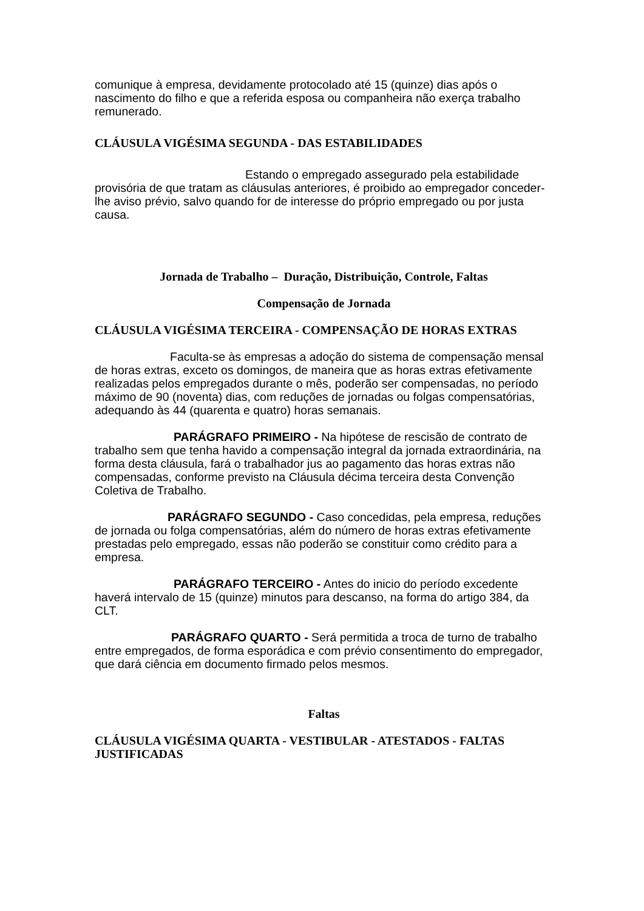comunique à empresa, devidamente protocolado até 15 (quinze) dias após o nascimento do filho e que a referida esposa ou companheira não exerça trabalho remunerado.
CLÁUSULA VIGÉSIMA SEGUNDA - DAS ESTABILIDADES
Estando o empregado assegurado pela estabilidade provisória de que tratam as cláusulas anteriores, é proibido ao empregador conceder-lhe aviso prévio, salvo quando for de interesse do próprio empregado ou por justa causa.
Jornada de Trabalho – Duração, Distribuição, Controle, Faltas
Compensação de Jornada
CLÁUSULA VIGÉSIMA TERCEIRA - COMPENSAÇÃO DE HORAS EXTRAS
Faculta-se às empresas a adoção do sistema de compensação mensal de horas extras, exceto os domingos, de maneira que as horas extras efetivamente realizadas pelos empregados durante o mês, poderão ser compensadas, no período máximo de 90 (noventa) dias, com reduções de jornadas ou folgas compensatórias, adequando às 44 (quarenta e quatro) horas semanais.
PARÁGRAFO PRIMEIRO - Na hipótese de rescisão de contrato de trabalho sem que tenha havido a compensação integral da jornada extraordinária, na forma desta cláusula, fará o trabalhador jus ao pagamento das horas extras não compensadas, conforme previsto na Cláusula décima terceira desta Convenção Coletiva de Trabalho.
PARÁGRAFO SEGUNDO - Caso concedidas, pela empresa, reduções de jornada ou folga compensatórias, além do número de horas extras efetivamente prestadas pelo empregado, essas não poderão se constituir como crédito para a empresa.
PARÁGRAFO TERCEIRO - Antes do inicio do período excedente haverá intervalo de 15 (quinze) minutos para descanso, na forma do artigo 384, da CLT.
PARÁGRAFO QUARTO - Será permitida a troca de turno de trabalho entre empregados, de forma esporádica e com prévio consentimento do empregador, que dará ciência em documento firmado pelos mesmos.
Faltas
CLÁUSULA VIGÉSIMA QUARTA - VESTIBULAR - ATESTADOS - FALTAS JUSTIFICADAS